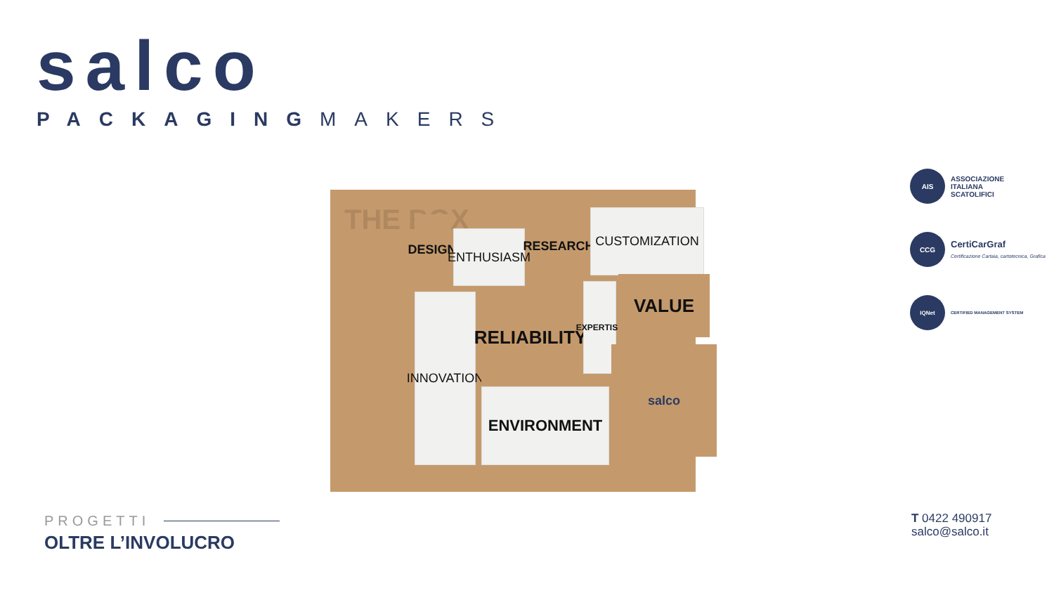salco
PACKAGINGMAKERS
THE BOX
DESIGN
ENTHUSIASM
RESEARCH
CUSTOMIZATION
INNOVATION
RELIABILITY
EXPERTISE
VALUE
ENVIRONMENT
salco
AIS ASSOCIAZIONE
ITALIANA
SCATOLIFICI
CCG CertiCarGraf
Certificazione Cartaia, cartotecnica, Grafica
IQNet CERTIFIED MANAGEMENT SYSTEM
PROGETTI
OLTRE L’INVOLUCRO
T 0422 490917
salco@salco.it